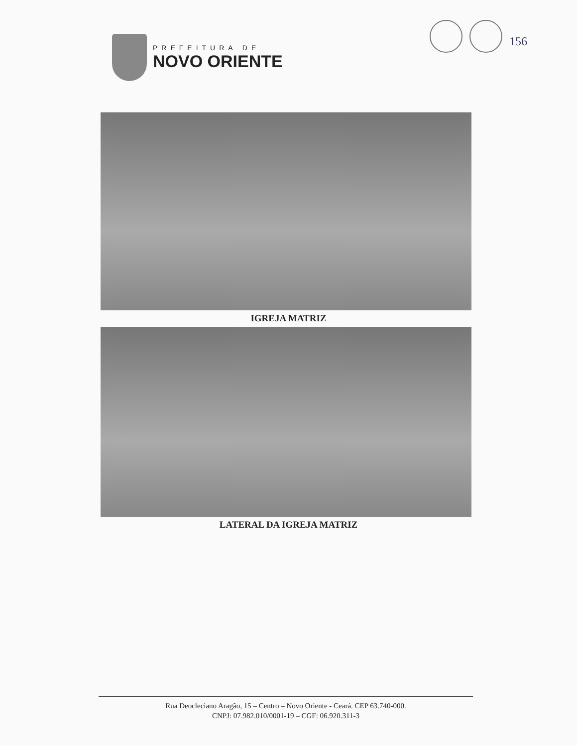PREFEITURA DE
NOVO ORIENTE
156
IGREJA MATRIZ
LATERAL DA IGREJA MATRIZ
Rua Deocleciano Aragão, 15 – Centro – Novo Oriente - Ceará. CEP 63.740-000.
CNPJ: 07.982.010/0001-19 – CGF: 06.920.311-3